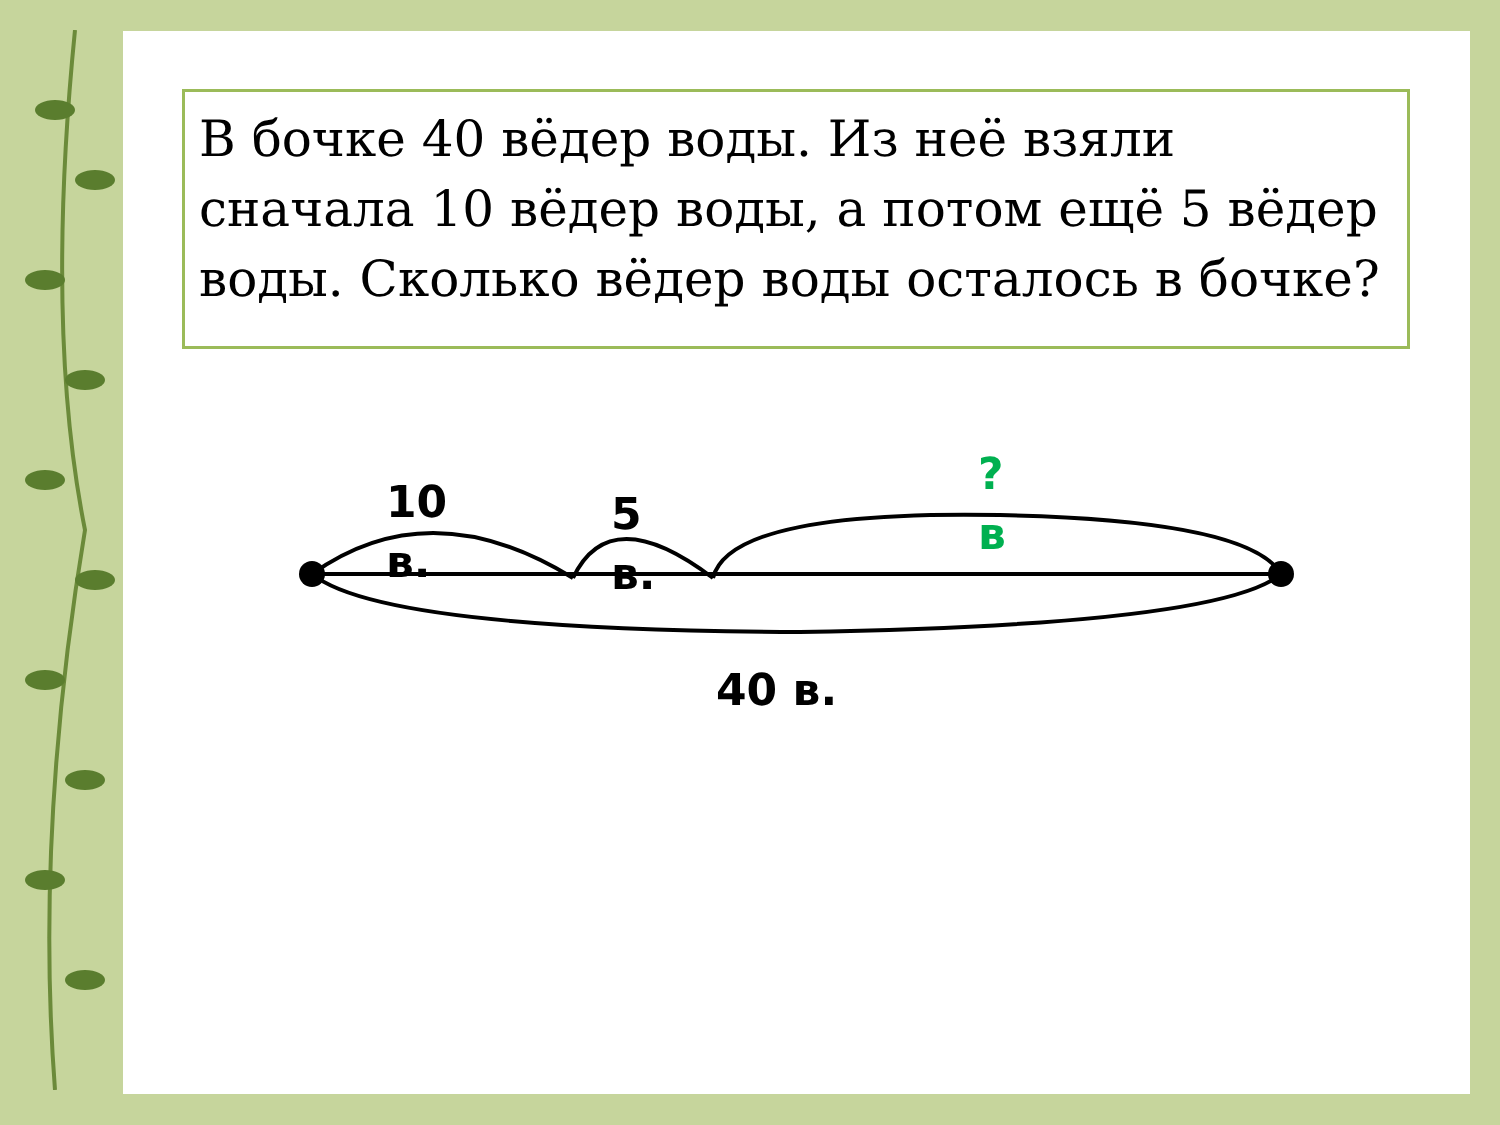В бочке 40 вёдер воды. Из неё взяли сначала 10 вёдер воды, а потом ещё 5 вёдер воды. Сколько вёдер воды осталось в бочке?
10
в.
5
в.
?
в
40 в.